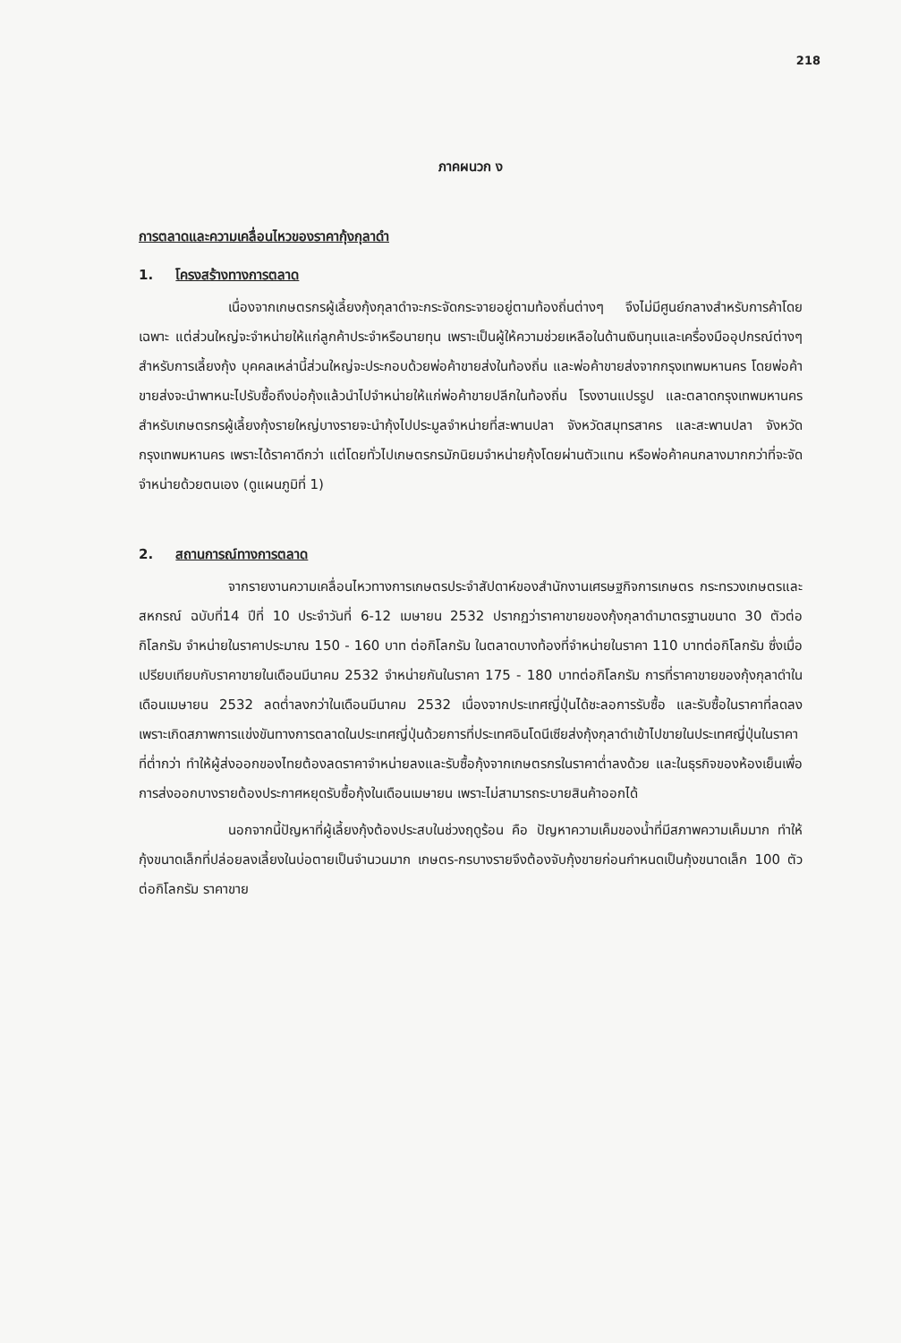218
ภาคผนวก ง
การตลาดและความเคลื่อนไหวของราคากุ้งกุลาดำ
1. โครงสร้างทางการตลาด
เนื่องจากเกษตรกรผู้เลี้ยงกุ้งกุลาดำจะกระจัดกระจายอยู่ตามท้องถิ่นต่างๆ จึงไม่มีศูนย์กลางสำหรับการค้าโดยเฉพาะ แต่ส่วนใหญ่จะจำหน่ายให้แก่ลูกค้าประจำหรือนายทุน เพราะเป็นผู้ให้ความช่วยเหลือในด้านเงินทุนและเครื่องมืออุปกรณ์ต่างๆ สำหรับการเลี้ยงกุ้ง บุคคลเหล่านี้ส่วนใหญ่จะประกอบด้วยพ่อค้าขายส่งในท้องถิ่น และพ่อค้าขายส่งจากกรุงเทพมหานคร โดยพ่อค้าขายส่งจะนำพาหนะไปรับซื้อถึงบ่อกุ้งแล้วนำไปจำหน่ายให้แก่พ่อค้าขายปลีกในท้องถิ่น โรงงานแปรรูป และตลาดกรุงเทพมหานคร สำหรับเกษตรกรผู้เลี้ยงกุ้งรายใหญ่บางรายจะนำกุ้งไปประมูลจำหน่ายที่สะพานปลา จังหวัดสมุทรสาคร และสะพานปลา จังหวัดกรุงเทพมหานคร เพราะได้ราคาดีกว่า แต่โดยทั่วไปเกษตรกรมักนิยมจำหน่ายกุ้งโดยผ่านตัวแทน หรือพ่อค้าคนกลางมากกว่าที่จะจัดจำหน่ายด้วยตนเอง (ดูแผนภูมิที่ 1)
2. สถานการณ์ทางการตลาด
จากรายงานความเคลื่อนไหวทางการเกษตรประจำสัปดาห์ของสำนักงานเศรษฐกิจการเกษตร กระทรวงเกษตรและสหกรณ์ ฉบับที่14 ปีที่ 10 ประจำวันที่ 6-12 เมษายน 2532 ปรากฏว่าราคาขายของกุ้งกุลาดำมาตรฐานขนาด 30 ตัวต่อกิโลกรัม จำหน่ายในราคาประมาณ 150 - 160 บาท ต่อกิโลกรัม ในตลาดบางท้องที่จำหน่ายในราคา 110 บาทต่อกิโลกรัม ซึ่งเมื่อเปรียบเทียบกับราคาขายในเดือนมีนาคม 2532 จำหน่ายกันในราคา 175 - 180 บาทต่อกิโลกรัม การที่ราคาขายของกุ้งกุลาดำในเดือนเมษายน 2532 ลดต่ำลงกว่าในเดือนมีนาคม 2532 เนื่องจากประเทศญี่ปุ่นได้ชะลอการรับซื้อ และรับซื้อในราคาที่ลดลง เพราะเกิดสภาพการแข่งขันทางการตลาดในประเทศญี่ปุ่นด้วยการที่ประเทศอินโดนีเซียส่งกุ้งกุลาดำเข้าไปขายในประเทศญี่ปุ่นในราคาที่ต่ำกว่า ทำให้ผู้ส่งออกของไทยต้องลดราคาจำหน่ายลงและรับซื้อกุ้งจากเกษตรกรในราคาต่ำลงด้วย และในธุรกิจของห้องเย็นเพื่อการส่งออกบางรายต้องประกาศหยุดรับซื้อกุ้งในเดือนเมษายน เพราะไม่สามารถระบายสินค้าออกได้
นอกจากนี้ปัญหาที่ผู้เลี้ยงกุ้งต้องประสบในช่วงฤดูร้อน คือ ปัญหาความเค็มของน้ำที่มีสภาพความเค็มมาก ทำให้กุ้งขนาดเล็กที่ปล่อยลงเลี้ยงในบ่อตายเป็นจำนวนมาก เกษตร-กรบางรายจึงต้องจับกุ้งขายก่อนกำหนดเป็นกุ้งขนาดเล็ก 100 ตัวต่อกิโลกรัม ราคาขาย